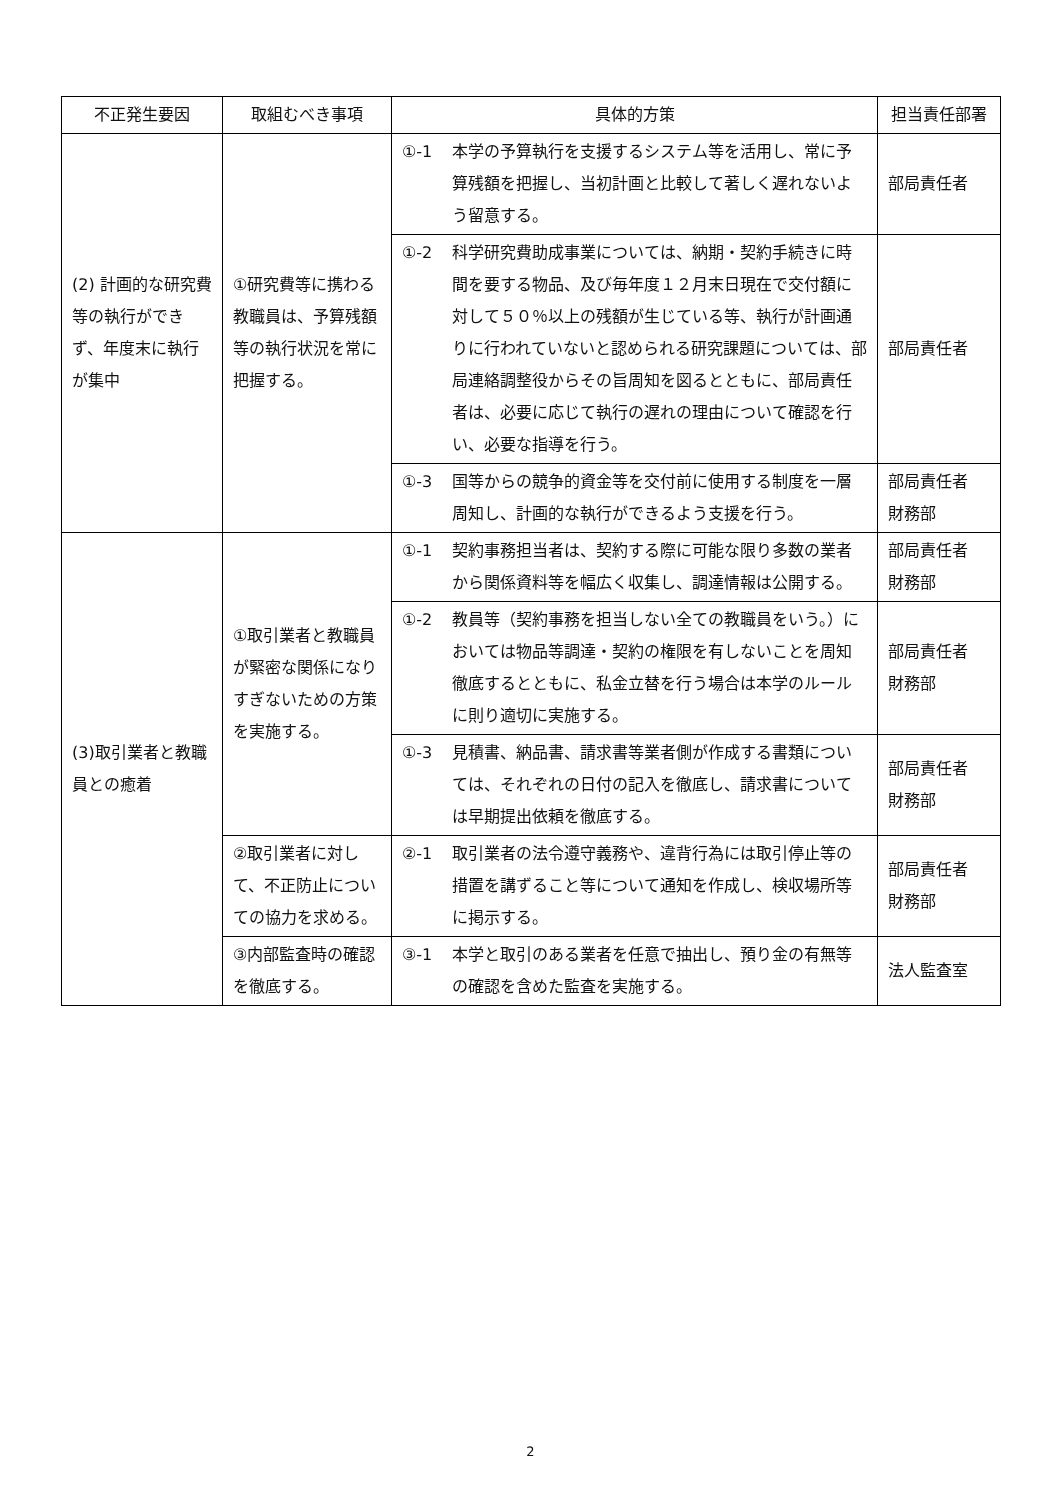| 不正発生要因 | 取組むべき事項 | 具体的方策 | | 担当責任部署 |
| --- | --- | --- | --- | --- |
| (2) 計画的な研究費等の執行ができず、年度末に執行が集中 | ①研究費等に携わる教職員は、予算残額等の執行状況を常に把握する。 | ①-1 | 本学の予算執行を支援するシステム等を活用し、常に予算残額を把握し、当初計画と比較して著しく遅れないよう留意する。 | 部局責任者 |
| | | ①-2 | 科学研究費助成事業については、納期・契約手続きに時間を要する物品、及び毎年度１２月末日現在で交付額に対して５０％以上の残額が生じている等、執行が計画通りに行われていないと認められる研究課題については、部局連絡調整役からその旨周知を図るとともに、部局責任者は、必要に応じて執行の遅れの理由について確認を行い、必要な指導を行う。 | 部局責任者 |
| | | ①-3 | 国等からの競争的資金等を交付前に使用する制度を一層周知し、計画的な執行ができるよう支援を行う。 | 部局責任者 財務部 |
| (3)取引業者と教職員との癒着 | ①取引業者と教職員が緊密な関係になりすぎないための方策を実施する。 | ①-1 | 契約事務担当者は、契約する際に可能な限り多数の業者から関係資料等を幅広く収集し、調達情報は公開する。 | 部局責任者 財務部 |
| | | ①-2 | 教員等（契約事務を担当しない全ての教職員をいう。）においては物品等調達・契約の権限を有しないことを周知徹底するとともに、私金立替を行う場合は本学のルールに則り適切に実施する。 | 部局責任者 財務部 |
| | | ①-3 | 見積書、納品書、請求書等業者側が作成する書類については、それぞれの日付の記入を徹底し、請求書については早期提出依頼を徹底する。 | 部局責任者 財務部 |
| | ②取引業者に対して、不正防止についての協力を求める。 | ②-1 | 取引業者の法令遵守義務や、違背行為には取引停止等の措置を講ずること等について通知を作成し、検収場所等に掲示する。 | 部局責任者 財務部 |
| | ③内部監査時の確認を徹底する。 | ③-1 | 本学と取引のある業者を任意で抽出し、預り金の有無等の確認を含めた監査を実施する。 | 法人監査室 |
2